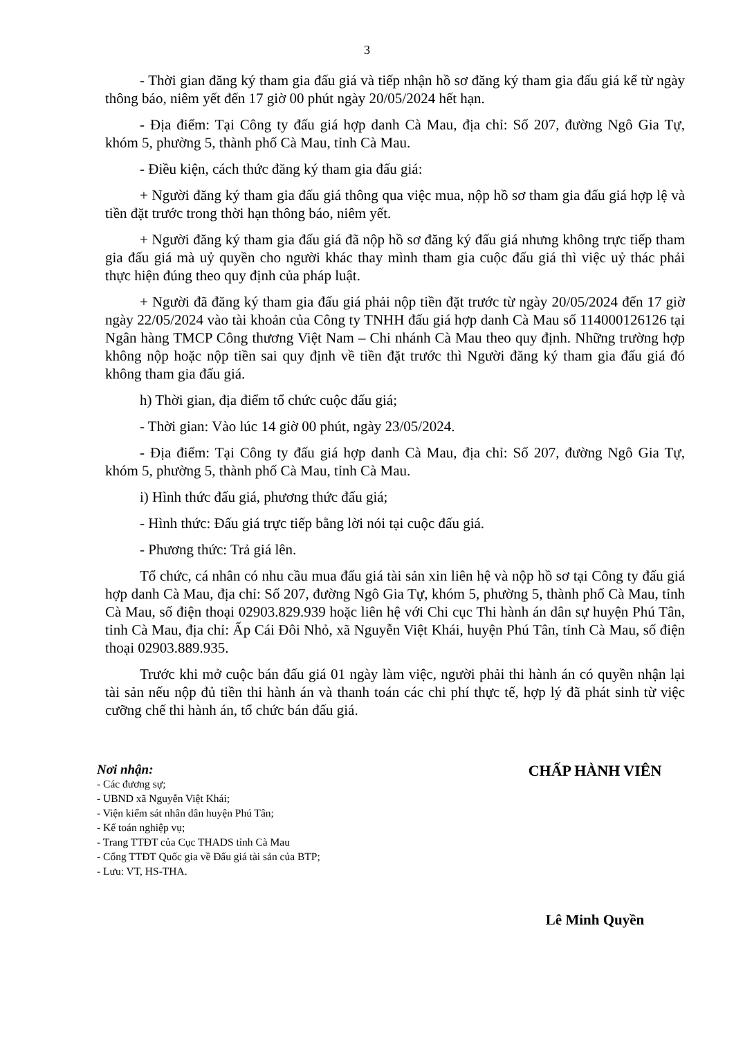3
- Thời gian đăng ký tham gia đấu giá và tiếp nhận hồ sơ đăng ký tham gia đấu giá kể từ ngày thông báo, niêm yết đến 17 giờ 00 phút ngày 20/05/2024 hết hạn.
- Địa điểm: Tại Công ty đấu giá hợp danh Cà Mau, địa chỉ: Số 207, đường Ngô Gia Tự, khóm 5, phường 5, thành phố Cà Mau, tỉnh Cà Mau.
- Điều kiện, cách thức đăng ký tham gia đấu giá:
+ Người đăng ký tham gia đấu giá thông qua việc mua, nộp hồ sơ tham gia đấu giá hợp lệ và tiền đặt trước trong thời hạn thông báo, niêm yết.
+ Người đăng ký tham gia đấu giá đã nộp hồ sơ đăng ký đấu giá nhưng không trực tiếp tham gia đấu giá mà uỷ quyền cho người khác thay mình tham gia cuộc đấu giá thì việc uỷ thác phải thực hiện đúng theo quy định của pháp luật.
+ Người đã đăng ký tham gia đấu giá phải nộp tiền đặt trước từ ngày 20/05/2024 đến 17 giờ ngày 22/05/2024 vào tài khoản của Công ty TNHH đấu giá hợp danh Cà Mau số 114000126126 tại Ngân hàng TMCP Công thương Việt Nam – Chi nhánh Cà Mau theo quy định. Những trường hợp không nộp hoặc nộp tiền sai quy định về tiền đặt trước thì Người đăng ký tham gia đấu giá đó không tham gia đấu giá.
h) Thời gian, địa điểm tổ chức cuộc đấu giá;
- Thời gian: Vào lúc 14 giờ 00 phút, ngày 23/05/2024.
- Địa điểm: Tại Công ty đấu giá hợp danh Cà Mau, địa chỉ: Số 207, đường Ngô Gia Tự, khóm 5, phường 5, thành phố Cà Mau, tỉnh Cà Mau.
i) Hình thức đấu giá, phương thức đấu giá;
- Hình thức: Đấu giá trực tiếp bằng lời nói tại cuộc đấu giá.
- Phương thức: Trả giá lên.
Tổ chức, cá nhân có nhu cầu mua đấu giá tài sản xin liên hệ và nộp hồ sơ tại Công ty đấu giá hợp danh Cà Mau, địa chỉ: Số 207, đường Ngô Gia Tự, khóm 5, phường 5, thành phố Cà Mau, tỉnh Cà Mau, số điện thoại 02903.829.939 hoặc liên hệ với Chi cục Thi hành án dân sự huyện Phú Tân, tỉnh Cà Mau, địa chỉ: Ấp Cái Đôi Nhỏ, xã Nguyễn Việt Khái, huyện Phú Tân, tỉnh Cà Mau, số điện thoại 02903.889.935.
Trước khi mở cuộc bán đấu giá 01 ngày làm việc, người phải thi hành án có quyền nhận lại tài sản nếu nộp đủ tiền thi hành án và thanh toán các chi phí thực tế, hợp lý đã phát sinh từ việc cưỡng chế thi hành án, tổ chức bán đấu giá.
Nơi nhận:
- Các đương sự;
- UBND xã Nguyễn Việt Khái;
- Viện kiểm sát nhân dân huyện Phú Tân;
- Kế toán nghiệp vụ;
- Trang TTĐT của Cục THADS tỉnh Cà Mau
- Cổng TTĐT Quốc gia về Đấu giá tài sản của BTP;
- Lưu: VT, HS-THA.
CHẤP HÀNH VIÊN
Lê Minh Quyền